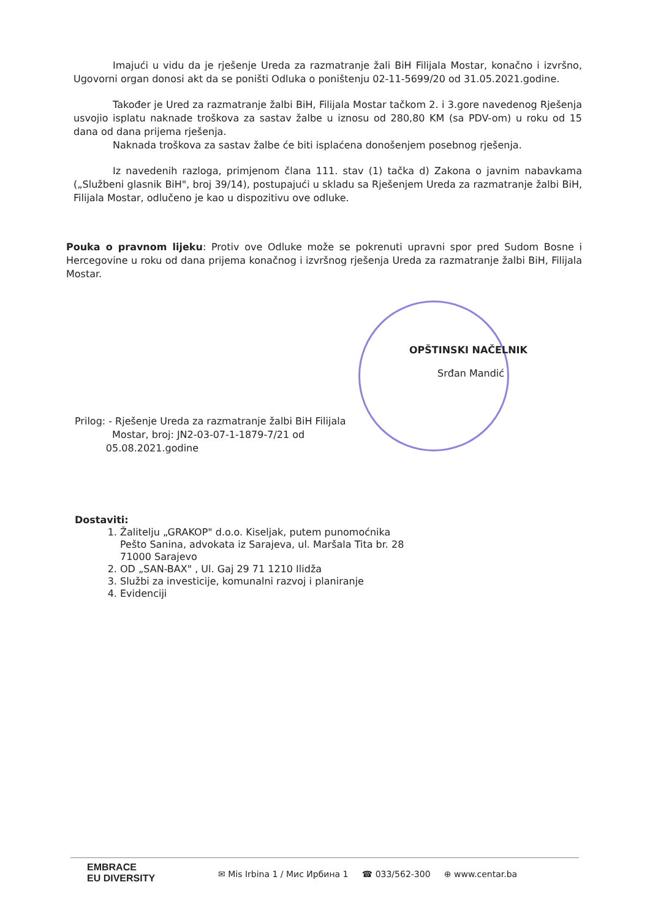Imajući u vidu da je rješenje Ureda za razmatranje žali BiH Filijala Mostar, konačno i izvršno, Ugovorni organ donosi akt da se poništi Odluka o poništenju 02-11-5699/20 od 31.05.2021.godine.
Također je Ured za razmatranje žalbi BiH, Filijala Mostar tačkom 2. i 3.gore navedenog Rješenja usvojio isplatu naknade troškova za sastav žalbe u iznosu od 280,80 KM (sa PDV-om) u roku od 15 dana od dana prijema rješenja.
Naknada troškova za sastav žalbe će biti isplaćena donošenjem posebnog rješenja.
Iz navedenih razloga, primjenom člana 111. stav (1) tačka d) Zakona o javnim nabavkama („Službeni glasnik BiH", broj 39/14), postupajući u skladu sa Rješenjem Ureda za razmatranje žalbi BiH, Filijala Mostar, odlučeno je kao u dispozitivu ove odluke.
Pouka o pravnom lijeku: Protiv ove Odluke može se pokrenuti upravni spor pred Sudom Bosne i Hercegovine u roku od dana prijema konačnog i izvršnog rješenja Ureda za razmatranje žalbi BiH, Filijala Mostar.
OPŠTINSKI NAČELNIK
Srđan Mandić
Prilog: - Rješenje Ureda za razmatranje žalbi BiH Filijala
Mostar, broj: JN2-03-07-1-1879-7/21 od
05.08.2021.godine
Dostaviti:
1. Žalitelju „GRAKOP" d.o.o. Kiseljak, putem punomoćnika Pešto Sanina, advokata iz Sarajeva, ul. Maršala Tita br. 28 71000 Sarajevo
2. OD „SAN-BAX" , Ul. Gaj 29 71 1210 Ilidža
3. Službi za investicije, komunalni razvoj i planiranje
4. Evidenciji
EMBRACE
EU DIVERSITY
✉ Mis Irbina 1 / Мис Ирбина 1 ☎ 033/562-300 ⊕ www.centar.ba